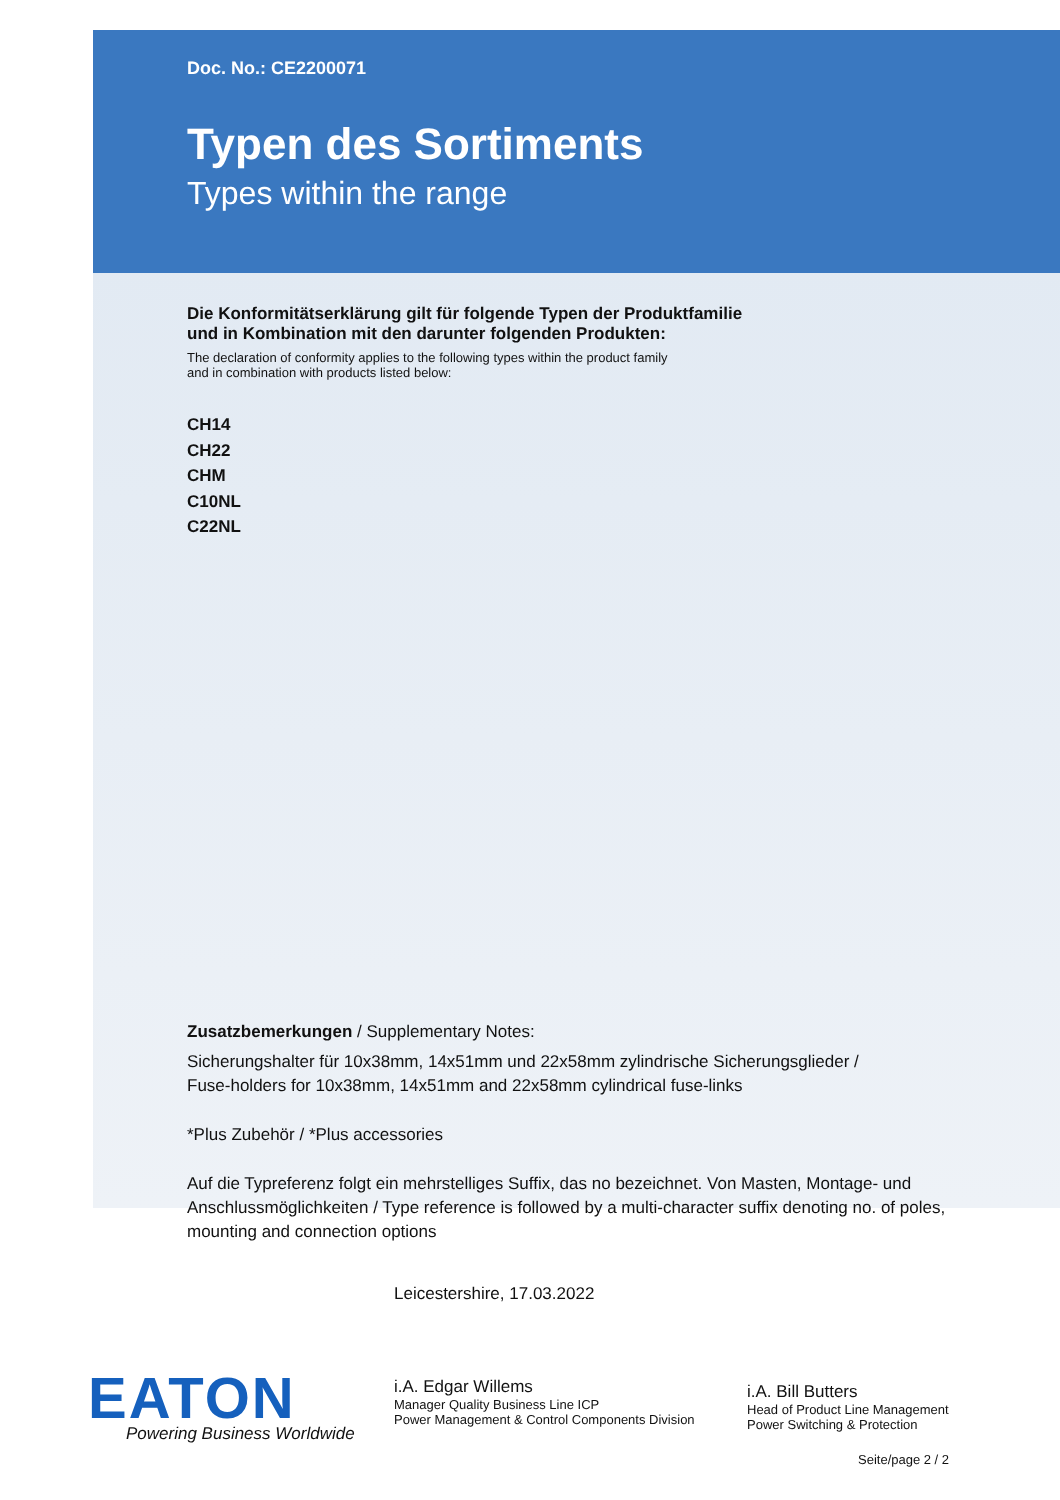Doc. No.: CE2200071
Typen des Sortiments
Types within the range
Die Konformitätserklärung gilt für folgende Typen der Produktfamilie
und in Kombination mit den darunter folgenden Produkten:
The declaration of conformity applies to the following types within the product family
and in combination with products listed below:
CH14
CH22
CHM
C10NL
C22NL
Zusatzbemerkungen / Supplementary Notes:
Sicherungshalter für 10x38mm, 14x51mm und 22x58mm zylindrische Sicherungsglieder /
Fuse-holders for 10x38mm, 14x51mm and 22x58mm cylindrical fuse-links
*Plus Zubehör / *Plus accessories
Auf die Typreferenz folgt ein mehrstelliges Suffix, das no bezeichnet. Von Masten, Montage- und Anschlussmöglichkeiten / Type reference is followed by a multi-character suffix denoting no. of poles, mounting and connection options
Leicestershire, 17.03.2022
i.A. Edgar Willems
Manager Quality Business Line ICP
Power Management & Control Components Division
i.A. Bill Butters
Head of Product Line Management
Power Switching & Protection
EATON
Powering Business Worldwide
Seite/page 2 / 2